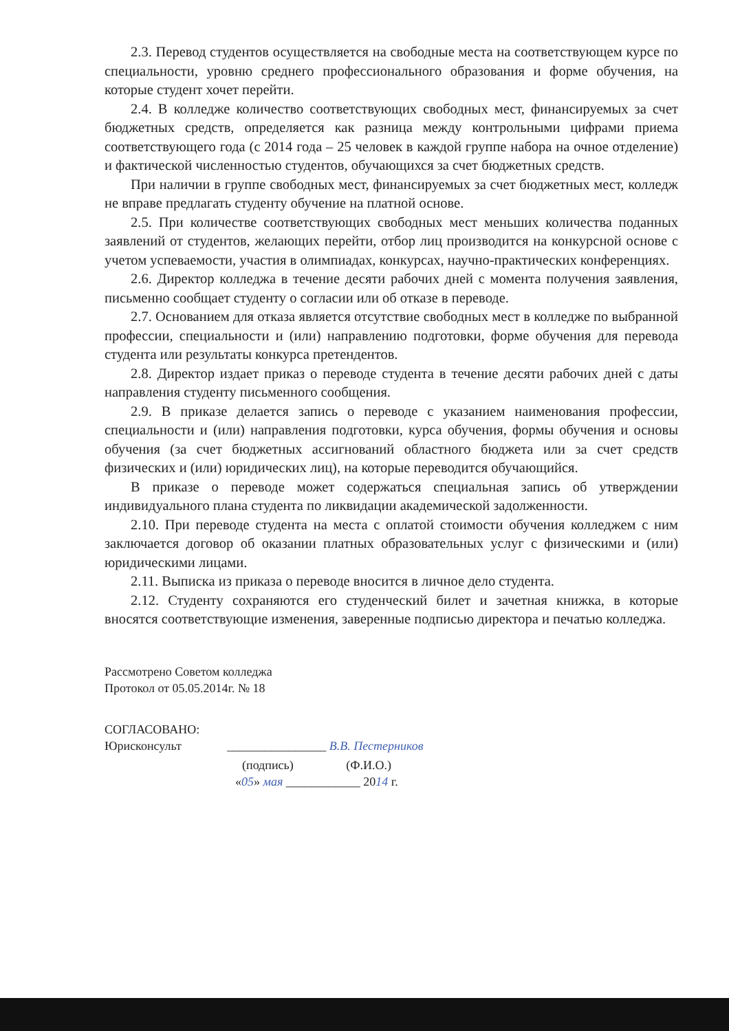2.3. Перевод студентов осуществляется на свободные места на соответствующем курсе по специальности, уровню среднего профессионального образования и форме обучения, на которые студент хочет перейти.
2.4. В колледже количество соответствующих свободных мест, финансируемых за счет бюджетных средств, определяется как разница между контрольными цифрами приема соответствующего года (с 2014 года – 25 человек в каждой группе набора на очное отделение) и фактической численностью студентов, обучающихся за счет бюджетных средств.
При наличии в группе свободных мест, финансируемых за счет бюджетных мест, колледж не вправе предлагать студенту обучение на платной основе.
2.5. При количестве соответствующих свободных мест меньших количества поданных заявлений от студентов, желающих перейти, отбор лиц производится на конкурсной основе с учетом успеваемости, участия в олимпиадах, конкурсах, научно-практических конференциях.
2.6. Директор колледжа в течение десяти рабочих дней с момента получения заявления, письменно сообщает студенту о согласии или об отказе в переводе.
2.7. Основанием для отказа является отсутствие свободных мест в колледже по выбранной профессии, специальности и (или) направлению подготовки, форме обучения для перевода студента или результаты конкурса претендентов.
2.8. Директор издает приказ о переводе студента в течение десяти рабочих дней с даты направления студенту письменного сообщения.
2.9. В приказе делается запись о переводе с указанием наименования профессии, специальности и (или) направления подготовки, курса обучения, формы обучения и основы обучения (за счет бюджетных ассигнований областного бюджета или за счет средств физических и (или) юридических лиц), на которые переводится обучающийся.
В приказе о переводе может содержаться специальная запись об утверждении индивидуального плана студента по ликвидации академической задолженности.
2.10. При переводе студента на места с оплатой стоимости обучения колледжем с ним заключается договор об оказании платных образовательных услуг с физическими и (или) юридическими лицами.
2.11. Выписка из приказа о переводе вносится в личное дело студента.
2.12. Студенту сохраняются его студенческий билет и зачетная книжка, в которые вносятся соответствующие изменения, заверенные подписью директора и печатью колледжа.
Рассмотрено Советом колледжа
Протокол от 05.05.2014г. № 18
СОГЛАСОВАНО:
Юрисконсульт
________________ В.В. Пестерников
(подпись) (Ф.И.О.)
«05» мая ____________ 2014 г.